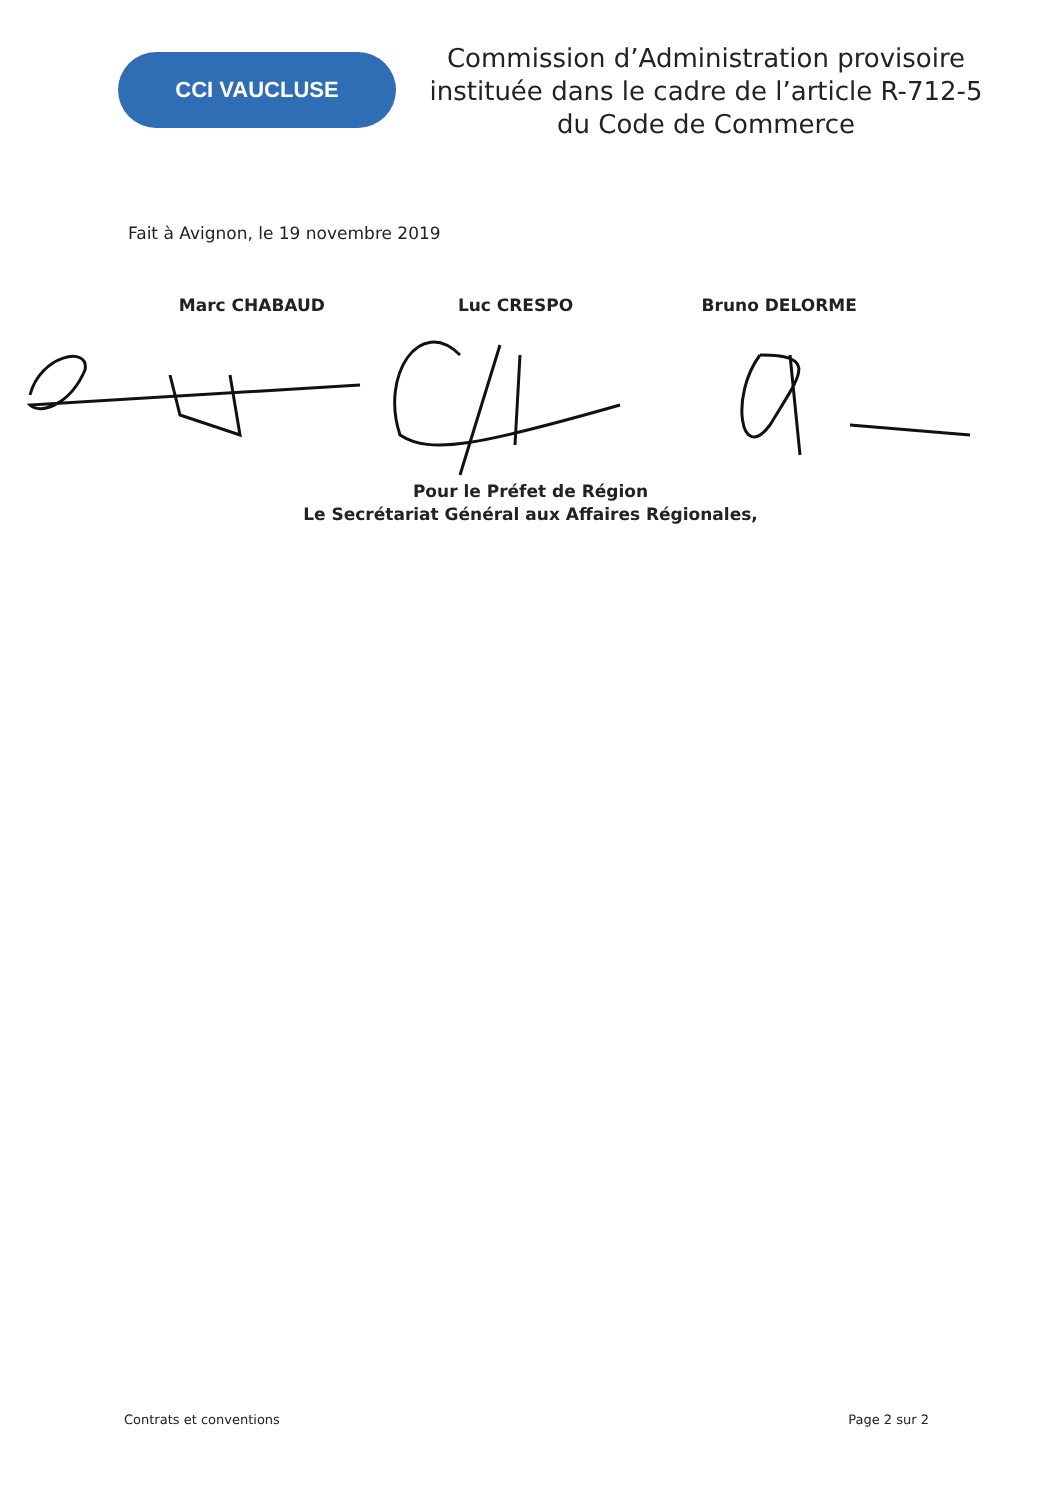CCI VAUCLUSE
Commission d’Administration provisoire instituée dans le cadre de l’article R-712-5 du Code de Commerce
Fait à Avignon, le 19 novembre 2019
Marc CHABAUD Luc CRESPO Bruno DELORME
Pour le Préfet de Région
Le Secrétariat Général aux Affaires Régionales,
Contrats et conventions Page 2 sur 2